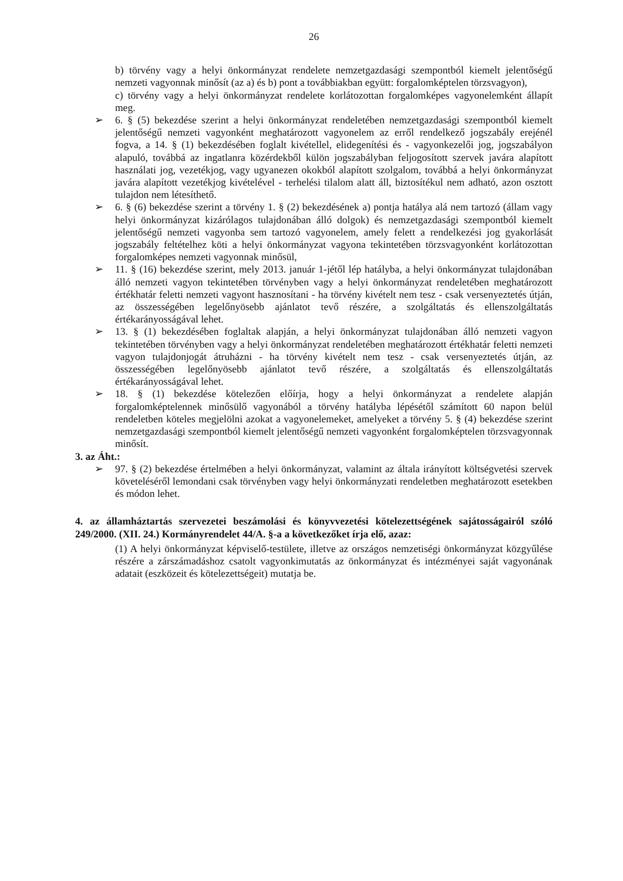26
b) törvény vagy a helyi önkormányzat rendelete nemzetgazdasági szempontból kiemelt jelentőségű nemzeti vagyonnak minősít (az a) és b) pont a továbbiakban együtt: forgalomképtelen törzsvagyon),
c) törvény vagy a helyi önkormányzat rendelete korlátozottan forgalomképes vagyonelemként állapít meg.
➢ 6. § (5) bekezdése szerint a helyi önkormányzat rendeletében nemzetgazdasági szempontból kiemelt jelentőségű nemzeti vagyonként meghatározott vagyonelem az erről rendelkező jogszabály erejénél fogva, a 14. § (1) bekezdésében foglalt kivétellel, elidegenítési és - vagyonkezelői jog, jogszabályon alapuló, továbbá az ingatlanra közérdekből külön jogszabályban feljogosított szervek javára alapított használati jog, vezetékjog, vagy ugyanezen okokból alapított szolgalom, továbbá a helyi önkormányzat javára alapított vezetékjog kivételével - terhelési tilalom alatt áll, biztosítékul nem adható, azon osztott tulajdon nem létesíthető.
➢ 6. § (6) bekezdése szerint a törvény 1. § (2) bekezdésének a) pontja hatálya alá nem tartozó (állam vagy helyi önkormányzat kizárólagos tulajdonában álló dolgok) és nemzetgazdasági szempontból kiemelt jelentőségű nemzeti vagyonba sem tartozó vagyonelem, amely felett a rendelkezési jog gyakorlását jogszabály feltételhez köti a helyi önkormányzat vagyona tekintetében törzsvagyonként korlátozottan forgalomképes nemzeti vagyonnak minősül,
➢ 11. § (16) bekezdése szerint, mely 2013. január 1-jétől lép hatályba, a helyi önkormányzat tulajdonában álló nemzeti vagyon tekintetében törvényben vagy a helyi önkormányzat rendeletében meghatározott értékhatár feletti nemzeti vagyont hasznosítani - ha törvény kivételt nem tesz - csak versenyeztetés útján, az összességében legelőnyösebb ajánlatot tevő részére, a szolgáltatás és ellenszolgáltatás értékarányosságával lehet.
➢ 13. § (1) bekezdésében foglaltak alapján, a helyi önkormányzat tulajdonában álló nemzeti vagyon tekintetében törvényben vagy a helyi önkormányzat rendeletében meghatározott értékhatár feletti nemzeti vagyon tulajdonjogát átruházni - ha törvény kivételt nem tesz - csak versenyeztetés útján, az összességében legelőnyösebb ajánlatot tevő részére, a szolgáltatás és ellenszolgáltatás értékarányosságával lehet.
➢ 18. § (1) bekezdése kötelezően előírja, hogy a helyi önkormányzat a rendelete alapján forgalomképtelennek minősülő vagyonából a törvény hatályba lépésétől számított 60 napon belül rendeletben köteles megjelölni azokat a vagyonelemeket, amelyeket a törvény 5. § (4) bekezdése szerint nemzetgazdasági szempontból kiemelt jelentőségű nemzeti vagyonként forgalomképtelen törzsvagyonnak minősít.
3. az Áht.:
➢ 97. § (2) bekezdése értelmében a helyi önkormányzat, valamint az általa irányított költségvetési szervek követeléséről lemondani csak törvényben vagy helyi önkormányzati rendeletben meghatározott esetekben és módon lehet.
4. az államháztartás szervezetei beszámolási és könyvvezetési kötelezettségének sajátosságairól szóló 249/2000. (XII. 24.) Kormányrendelet 44/A. §-a a következőket írja elő, azaz:
(1) A helyi önkormányzat képviselő-testülete, illetve az országos nemzetiségi önkormányzat közgyűlése részére a zárszámadáshoz csatolt vagyonkimutatás az önkormányzat és intézményei saját vagyonának adatait (eszközeit és kötelezettségeit) mutatja be.